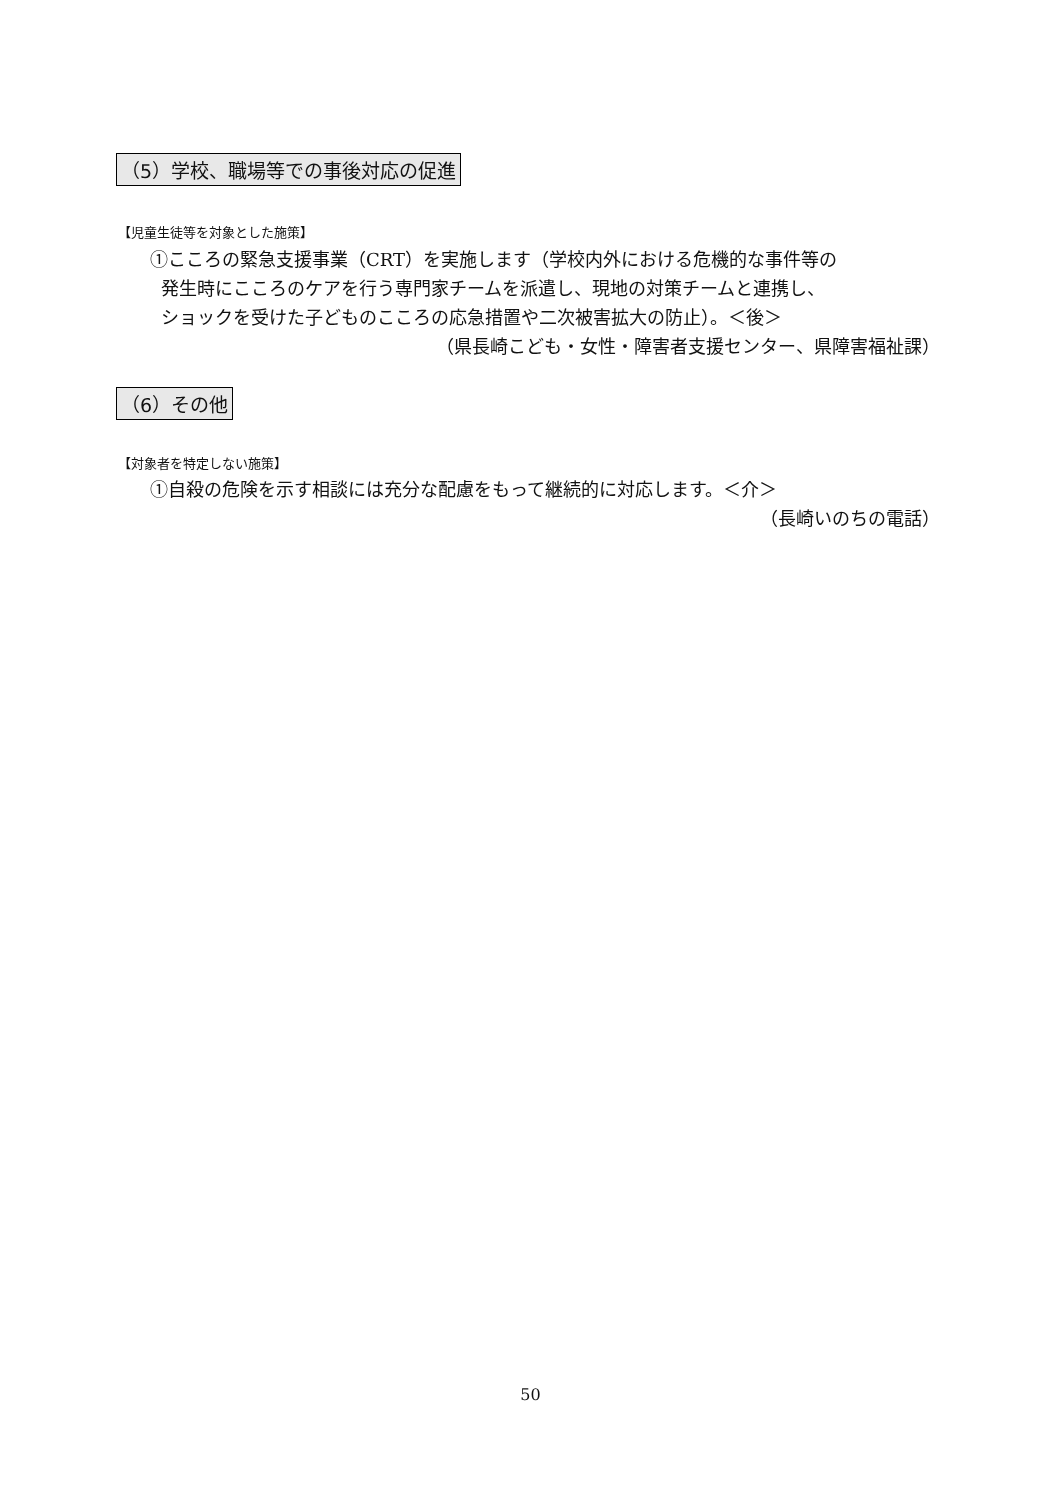（5）学校、職場等での事後対応の促進
【児童生徒等を対象とした施策】
①こころの緊急支援事業（CRT）を実施します（学校内外における危機的な事件等の
発生時にこころのケアを行う専門家チームを派遣し、現地の対策チームと連携し、
ショックを受けた子どものこころの応急措置や二次被害拡大の防止）。＜後＞
（県長崎こども・女性・障害者支援センター、県障害福祉課）
（6）その他
【対象者を特定しない施策】
①自殺の危険を示す相談には充分な配慮をもって継続的に対応します。＜介＞
（長崎いのちの電話）
50